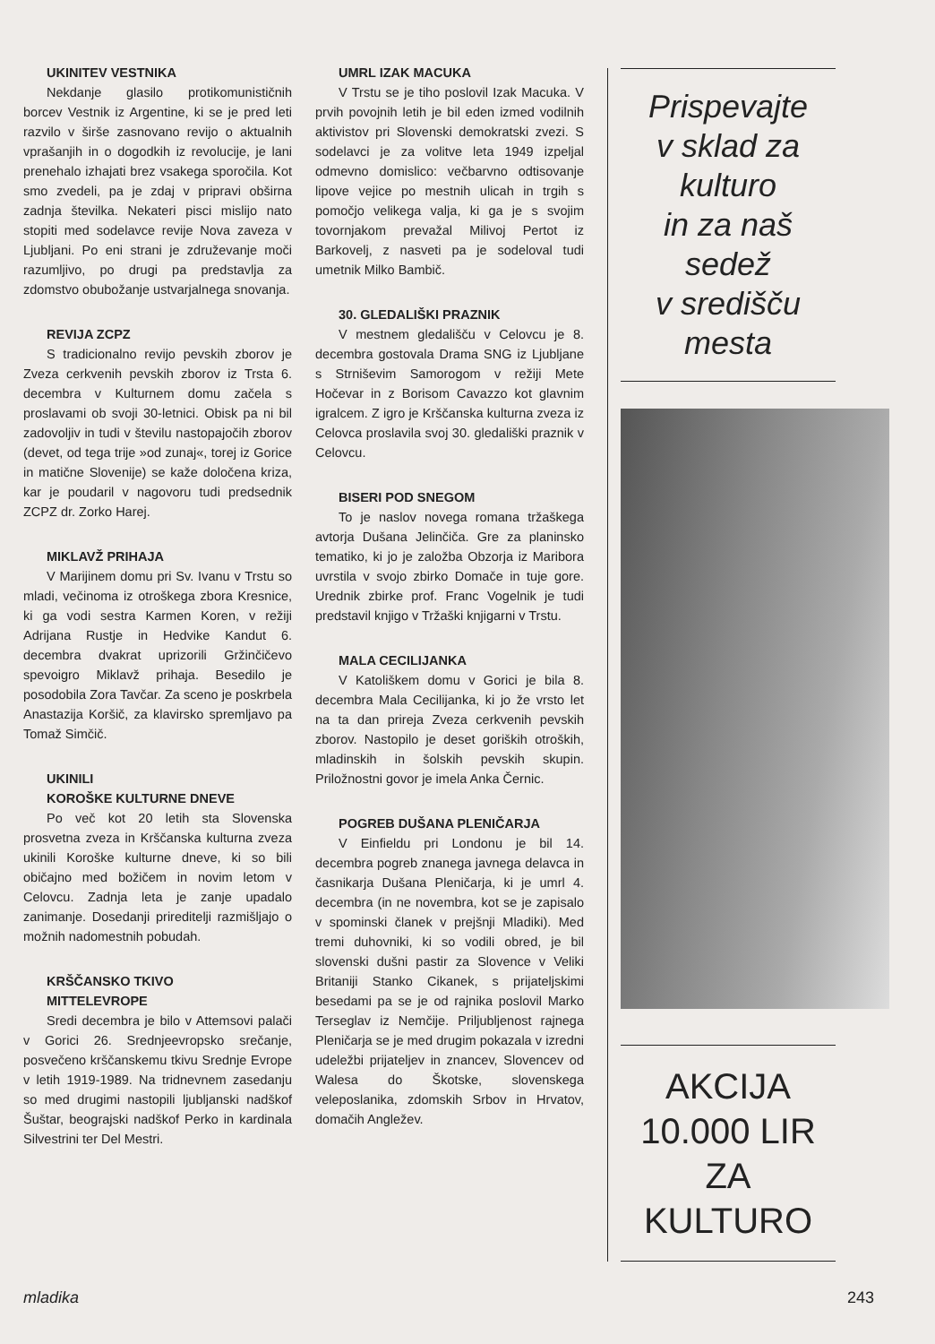UKINITEV VESTNIKA
Nekdanje glasilo protikomunističnih borcev Vestnik iz Argentine, ki se je pred leti razvilo v širše zasnovano revijo o aktualnih vprašanjih in o dogodkih iz revolucije, je lani prenehalo izhajati brez vsakega sporočila. Kot smo zvedeli, pa je zdaj v pripravi obširna zadnja številka. Nekateri pisci mislijo nato stopiti med sodelavce revije Nova zaveza v Ljubljani. Po eni strani je združevanje moči razumljivo, po drugi pa predstavlja za zdomstvo obubožanje ustvarjalnega snovanja.
REVIJA ZCPZ
S tradicionalno revijo pevskih zborov je Zveza cerkvenih pevskih zborov iz Trsta 6. decembra v Kulturnem domu začela s proslavami ob svoji 30-letnici. Obisk pa ni bil zadovoljiv in tudi v številu nastopajočih zborov (devet, od tega trije »od zunaj«, torej iz Gorice in matične Slovenije) se kaže določena kriza, kar je poudaril v nagovoru tudi predsednik ZCPZ dr. Zorko Harej.
MIKLAVŽ PRIHAJA
V Marijinem domu pri Sv. Ivanu v Trstu so mladi, večinoma iz otroškega zbora Kresnice, ki ga vodi sestra Karmen Koren, v režiji Adrijana Rustje in Hedvike Kandut 6. decembra dvakrat uprizorili Gržinčičevo spevoigro Miklavž prihaja. Besedilo je posodobila Zora Tavčar. Za sceno je poskrbela Anastazija Koršič, za klavirsko spremljavo pa Tomaž Simčič.
UKINILI
KOROŠKE KULTURNE DNEVE
Po več kot 20 letih sta Slovenska prosvetna zveza in Krščanska kulturna zveza ukinili Koroške kulturne dneve, ki so bili običajno med božičem in novim letom v Celovcu. Zadnja leta je zanje upadalo zanimanje. Dosedanji prireditelji razmišljajo o možnih nadomestnih pobudah.
KRŠČANSKO TKIVO
MITTELEVROPE
Sredi decembra je bilo v Attemsovi palači v Gorici 26. Srednjeevropsko srečanje, posvečeno krščanskemu tkivu Srednje Evrope v letih 1919-1989. Na tridnevnem zasedanju so med drugimi nastopili ljubljanski nadškof Šuštar, beograjski nadškof Perko in kardinala Silvestrini ter Del Mestri.
UMRL IZAK MACUKA
V Trstu se je tiho poslovil Izak Macuka. V prvih povojnih letih je bil eden izmed vodilnih aktivistov pri Slovenski demokratski zvezi. S sodelavci je za volitve leta 1949 izpeljal odmevno domislico: večbarvno odtisovanje lipove vejice po mestnih ulicah in trgih s pomočjo velikega valja, ki ga je s svojim tovornjakom prevažal Milivoj Pertot iz Barkovelj, z nasveti pa je sodeloval tudi umetnik Milko Bambič.
30. GLEDALIŠKI PRAZNIK
V mestnem gledališču v Celovcu je 8. decembra gostovala Drama SNG iz Ljubljane s Strniševim Samorogom v režiji Mete Hočevar in z Borisom Cavazzo kot glavnim igralcem. Z igro je Krščanska kulturna zveza iz Celovca proslavila svoj 30. gledališki praznik v Celovcu.
BISERI POD SNEGOM
To je naslov novega romana tržaškega avtorja Dušana Jelinčiča. Gre za planinsko tematiko, ki jo je založba Obzorja iz Maribora uvrstila v svojo zbirko Domače in tuje gore. Urednik zbirke prof. Franc Vogelnik je tudi predstavil knjigo v Tržaški knjigarni v Trstu.
MALA CECILIJANKA
V Katoliškem domu v Gorici je bila 8. decembra Mala Cecilijanka, ki jo že vrsto let na ta dan prireja Zveza cerkvenih pevskih zborov. Nastopilo je deset goriških otroških, mladinskih in šolskih pevskih skupin. Priložnostni govor je imela Anka Černic.
POGREB DUŠANA PLENIČARJA
V Einfieldu pri Londonu je bil 14. decembra pogreb znanega javnega delavca in časnikarja Dušana Pleničarja, ki je umrl 4. decembra (in ne novembra, kot se je zapisalo v spominski članek v prejšnji Mladiki). Med tremi duhovniki, ki so vodili obred, je bil slovenski dušni pastir za Slovence v Veliki Britaniji Stanko Cikanek, s prijateljskimi besedami pa se je od rajnika poslovil Marko Terseglav iz Nemčije. Priljubljenost rajnega Pleničarja se je med drugim pokazala v izredni udeležbi prijateljev in znancev, Slovencev od Walesa do Škotske, slovenskega veleposlanika, zdomskih Srbov in Hrvatov, domačih Angležev.
Prispevajte
v sklad za kulturo
in za naš sedež
v središču mesta
AKCIJA
10.000 LIR
ZA KULTURO
mladika 243